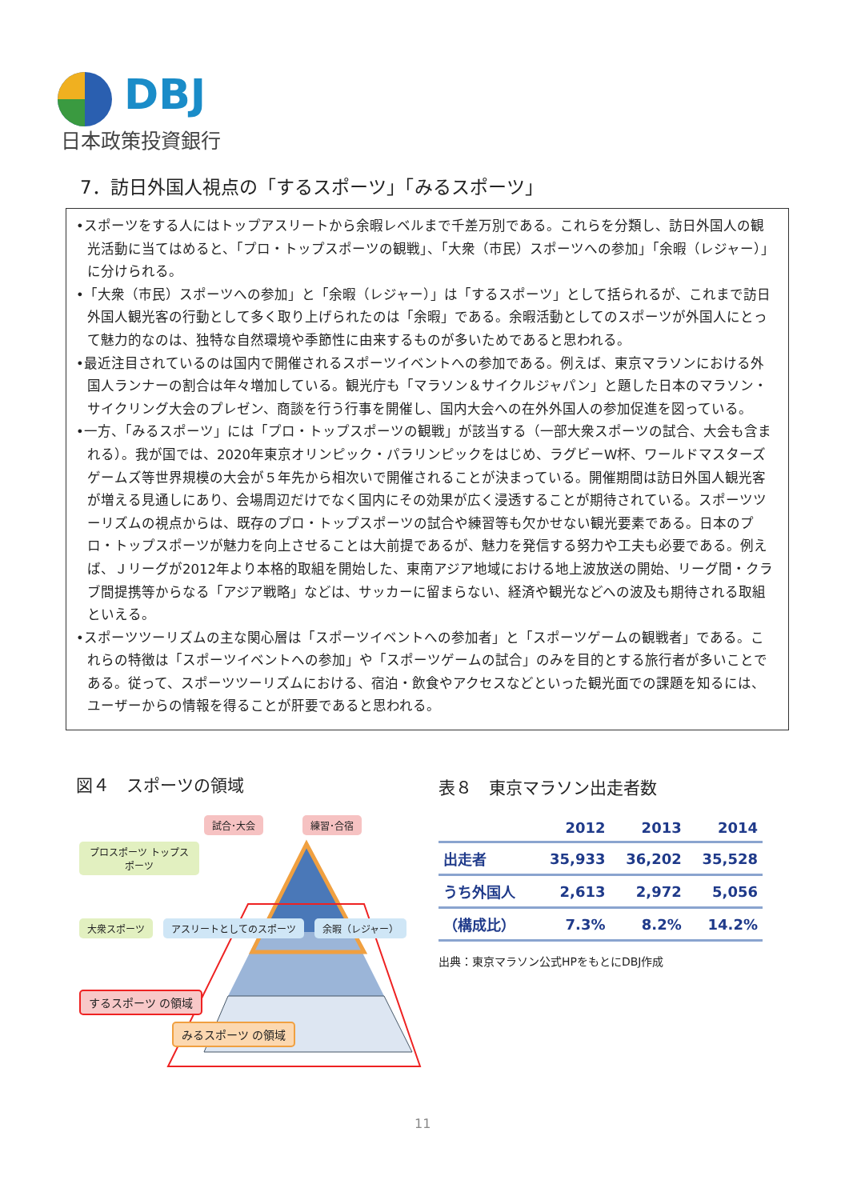DBJ
日本政策投資銀行
7．訪日外国人視点の「するスポーツ」「みるスポーツ」
•スポーツをする人にはトップアスリートから余暇レベルまで千差万別である。これらを分類し、訪日外国人の観光活動に当てはめると、「プロ・トップスポーツの観戦」、「大衆（市民）スポーツへの参加」「余暇（レジャー）」に分けられる。
•「大衆（市民）スポーツへの参加」と「余暇（レジャー）」は「するスポーツ」として括られるが、これまで訪日外国人観光客の行動として多く取り上げられたのは「余暇」である。余暇活動としてのスポーツが外国人にとって魅力的なのは、独特な自然環境や季節性に由来するものが多いためであると思われる。
•最近注目されているのは国内で開催されるスポーツイベントへの参加である。例えば、東京マラソンにおける外国人ランナーの割合は年々増加している。観光庁も「マラソン＆サイクルジャパン」と題した日本のマラソン・サイクリング大会のプレゼン、商談を行う行事を開催し、国内大会への在外外国人の参加促進を図っている。
•一方、「みるスポーツ」には「プロ・トップスポーツの観戦」が該当する（一部大衆スポーツの試合、大会も含まれる）。我が国では、2020年東京オリンピック・パラリンピックをはじめ、ラグビーW杯、ワールドマスターズゲームズ等世界規模の大会が５年先から相次いで開催されることが決まっている。開催期間は訪日外国人観光客が増える見通しにあり、会場周辺だけでなく国内にその効果が広く浸透することが期待されている。スポーツツーリズムの視点からは、既存のプロ・トップスポーツの試合や練習等も欠かせない観光要素である。日本のプロ・トップスポーツが魅力を向上させることは大前提であるが、魅力を発信する努力や工夫も必要である。例えば、Ｊリーグが2012年より本格的取組を開始した、東南アジア地域における地上波放送の開始、リーグ間・クラブ間提携等からなる「アジア戦略」などは、サッカーに留まらない、経済や観光などへの波及も期待される取組といえる。
•スポーツツーリズムの主な関心層は「スポーツイベントへの参加者」と「スポーツゲームの観戦者」である。これらの特徴は「スポーツイベントへの参加」や「スポーツゲームの試合」のみを目的とする旅行者が多いことである。従って、スポーツツーリズムにおける、宿泊・飲食やアクセスなどといった観光面での課題を知るには、ユーザーからの情報を得ることが肝要であると思われる。
図４　スポーツの領域
試合･大会 練習･合宿
プロスポーツ トップスポーツ
大衆スポーツ アスリートとしてのスポーツ 余暇（レジャー）
するスポーツ の領域 みるスポーツ の領域
表８　東京マラソン出走者数
| | 2012 | 2013 | 2014 |
| --- | --- | --- | --- |
| 出走者 | 35,933 | 36,202 | 35,528 |
| うち外国人 | 2,613 | 2,972 | 5,056 |
| （構成比） | 7.3% | 8.2% | 14.2% |
出典：東京マラソン公式HPをもとにDBJ作成
11